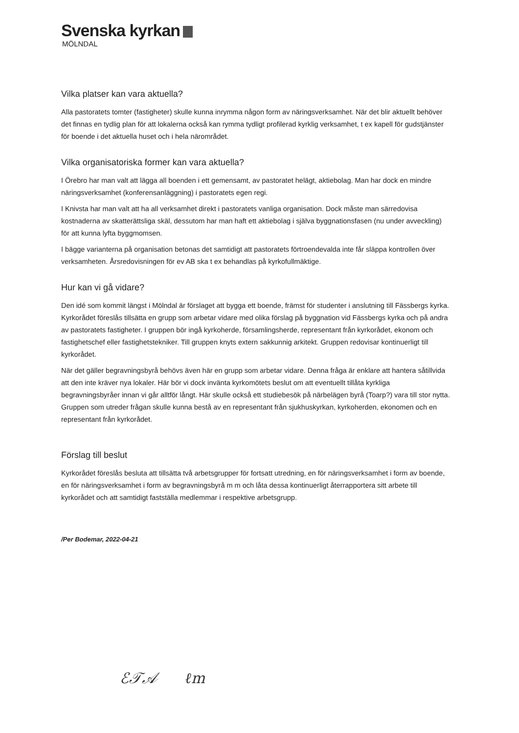Svenska kyrkan
MÖLNDAL
Vilka platser kan vara aktuella?
Alla pastoratets tomter (fastigheter) skulle kunna inrymma någon form av näringsverksamhet. När det blir aktuellt behöver det finnas en tydlig plan för att lokalerna också kan rymma tydligt profilerad kyrklig verksamhet, t ex kapell för gudstjänster för boende i det aktuella huset och i hela närområdet.
Vilka organisatoriska former kan vara aktuella?
I Örebro har man valt att lägga all boenden i ett gemensamt, av pastoratet helägt, aktiebolag. Man har dock en mindre näringsverksamhet (konferensanläggning) i pastoratets egen regi.
I Knivsta har man valt att ha all verksamhet direkt i pastoratets vanliga organisation. Dock måste man särredovisa kostnaderna av skatterättsliga skäl, dessutom har man haft ett aktiebolag i själva byggnationsfasen (nu under avveckling) för att kunna lyfta byggmomsen.
I bägge varianterna på organisation betonas det samtidigt att pastoratets förtroendevalda inte får släppa kontrollen över verksamheten. Årsredovisningen för ev AB ska t ex behandlas på kyrkofullmäktige.
Hur kan vi gå vidare?
Den idé som kommit längst i Mölndal är förslaget att bygga ett boende, främst för studenter i anslutning till Fässbergs kyrka. Kyrkorådet föreslås tillsätta en grupp som arbetar vidare med olika förslag på byggnation vid Fässbergs kyrka och på andra av pastoratets fastigheter. I gruppen bör ingå kyrkoherde, församlingsherde, representant från kyrkorådet, ekonom och fastighetschef eller fastighetstekniker. Till gruppen knyts extern sakkunnig arkitekt. Gruppen redovisar kontinuerligt till kyrkorådet.
När det gäller begravningsbyrå behövs även här en grupp som arbetar vidare. Denna fråga är enklare att hantera såtillvida att den inte kräver nya lokaler. Här bör vi dock invänta kyrkomötets beslut om att eventuellt tillåta kyrkliga begravningsbyråer innan vi går alltför långt. Här skulle också ett studiebesök på närbelägen byrå (Toarp?) vara till stor nytta. Gruppen som utreder frågan skulle kunna bestå av en representant från sjukhuskyrkan, kyrkoherden, ekonomen och en representant från kyrkorådet.
Förslag till beslut
Kyrkorådet föreslås besluta att tillsätta två arbetsgrupper för fortsatt utredning, en för näringsverksamhet i form av boende, en för näringsverksamhet i form av begravningsbyrå m m och låta dessa kontinuerligt återrapportera sitt arbete till kyrkorådet och att samtidigt fastställa medlemmar i respektive arbetsgrupp.
/Per Bodemar, 2022-04-21
ℰ𝒯𝒜 ℓm